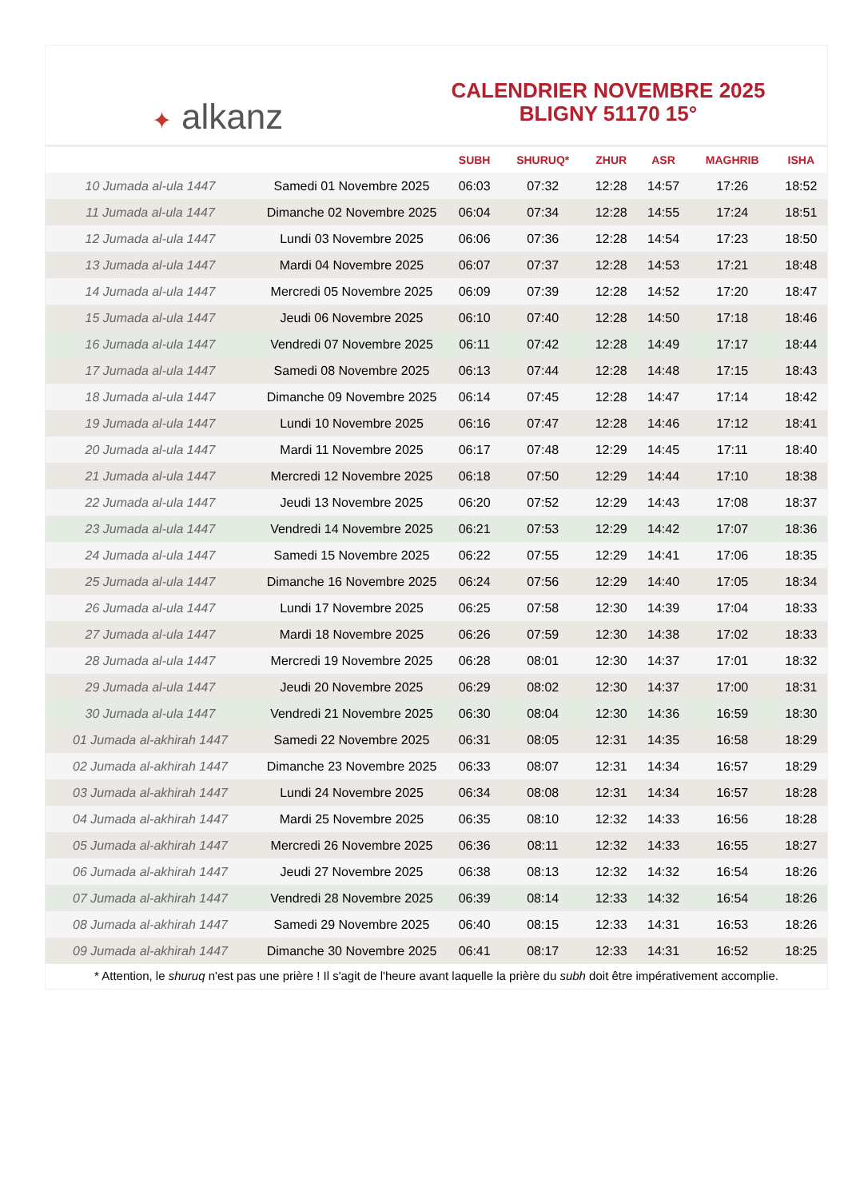✦ alkanz
CALENDRIER NOVEMBRE 2025
BLIGNY 51170 15°
| | | SUBH | SHURUQ* | ZHUR | ASR | MAGHRIB | ISHA |
| --- | --- | --- | --- | --- | --- | --- | --- |
| 10 Jumada al-ula 1447 | Samedi 01 Novembre 2025 | 06:03 | 07:32 | 12:28 | 14:57 | 17:26 | 18:52 |
| 11 Jumada al-ula 1447 | Dimanche 02 Novembre 2025 | 06:04 | 07:34 | 12:28 | 14:55 | 17:24 | 18:51 |
| 12 Jumada al-ula 1447 | Lundi 03 Novembre 2025 | 06:06 | 07:36 | 12:28 | 14:54 | 17:23 | 18:50 |
| 13 Jumada al-ula 1447 | Mardi 04 Novembre 2025 | 06:07 | 07:37 | 12:28 | 14:53 | 17:21 | 18:48 |
| 14 Jumada al-ula 1447 | Mercredi 05 Novembre 2025 | 06:09 | 07:39 | 12:28 | 14:52 | 17:20 | 18:47 |
| 15 Jumada al-ula 1447 | Jeudi 06 Novembre 2025 | 06:10 | 07:40 | 12:28 | 14:50 | 17:18 | 18:46 |
| 16 Jumada al-ula 1447 | Vendredi 07 Novembre 2025 | 06:11 | 07:42 | 12:28 | 14:49 | 17:17 | 18:44 |
| 17 Jumada al-ula 1447 | Samedi 08 Novembre 2025 | 06:13 | 07:44 | 12:28 | 14:48 | 17:15 | 18:43 |
| 18 Jumada al-ula 1447 | Dimanche 09 Novembre 2025 | 06:14 | 07:45 | 12:28 | 14:47 | 17:14 | 18:42 |
| 19 Jumada al-ula 1447 | Lundi 10 Novembre 2025 | 06:16 | 07:47 | 12:28 | 14:46 | 17:12 | 18:41 |
| 20 Jumada al-ula 1447 | Mardi 11 Novembre 2025 | 06:17 | 07:48 | 12:29 | 14:45 | 17:11 | 18:40 |
| 21 Jumada al-ula 1447 | Mercredi 12 Novembre 2025 | 06:18 | 07:50 | 12:29 | 14:44 | 17:10 | 18:38 |
| 22 Jumada al-ula 1447 | Jeudi 13 Novembre 2025 | 06:20 | 07:52 | 12:29 | 14:43 | 17:08 | 18:37 |
| 23 Jumada al-ula 1447 | Vendredi 14 Novembre 2025 | 06:21 | 07:53 | 12:29 | 14:42 | 17:07 | 18:36 |
| 24 Jumada al-ula 1447 | Samedi 15 Novembre 2025 | 06:22 | 07:55 | 12:29 | 14:41 | 17:06 | 18:35 |
| 25 Jumada al-ula 1447 | Dimanche 16 Novembre 2025 | 06:24 | 07:56 | 12:29 | 14:40 | 17:05 | 18:34 |
| 26 Jumada al-ula 1447 | Lundi 17 Novembre 2025 | 06:25 | 07:58 | 12:30 | 14:39 | 17:04 | 18:33 |
| 27 Jumada al-ula 1447 | Mardi 18 Novembre 2025 | 06:26 | 07:59 | 12:30 | 14:38 | 17:02 | 18:33 |
| 28 Jumada al-ula 1447 | Mercredi 19 Novembre 2025 | 06:28 | 08:01 | 12:30 | 14:37 | 17:01 | 18:32 |
| 29 Jumada al-ula 1447 | Jeudi 20 Novembre 2025 | 06:29 | 08:02 | 12:30 | 14:37 | 17:00 | 18:31 |
| 30 Jumada al-ula 1447 | Vendredi 21 Novembre 2025 | 06:30 | 08:04 | 12:30 | 14:36 | 16:59 | 18:30 |
| 01 Jumada al-akhirah 1447 | Samedi 22 Novembre 2025 | 06:31 | 08:05 | 12:31 | 14:35 | 16:58 | 18:29 |
| 02 Jumada al-akhirah 1447 | Dimanche 23 Novembre 2025 | 06:33 | 08:07 | 12:31 | 14:34 | 16:57 | 18:29 |
| 03 Jumada al-akhirah 1447 | Lundi 24 Novembre 2025 | 06:34 | 08:08 | 12:31 | 14:34 | 16:57 | 18:28 |
| 04 Jumada al-akhirah 1447 | Mardi 25 Novembre 2025 | 06:35 | 08:10 | 12:32 | 14:33 | 16:56 | 18:28 |
| 05 Jumada al-akhirah 1447 | Mercredi 26 Novembre 2025 | 06:36 | 08:11 | 12:32 | 14:33 | 16:55 | 18:27 |
| 06 Jumada al-akhirah 1447 | Jeudi 27 Novembre 2025 | 06:38 | 08:13 | 12:32 | 14:32 | 16:54 | 18:26 |
| 07 Jumada al-akhirah 1447 | Vendredi 28 Novembre 2025 | 06:39 | 08:14 | 12:33 | 14:32 | 16:54 | 18:26 |
| 08 Jumada al-akhirah 1447 | Samedi 29 Novembre 2025 | 06:40 | 08:15 | 12:33 | 14:31 | 16:53 | 18:26 |
| 09 Jumada al-akhirah 1447 | Dimanche 30 Novembre 2025 | 06:41 | 08:17 | 12:33 | 14:31 | 16:52 | 18:25 |
* Attention, le shuruq n'est pas une prière ! Il s'agit de l'heure avant laquelle la prière du subh doit être impérativement accomplie.